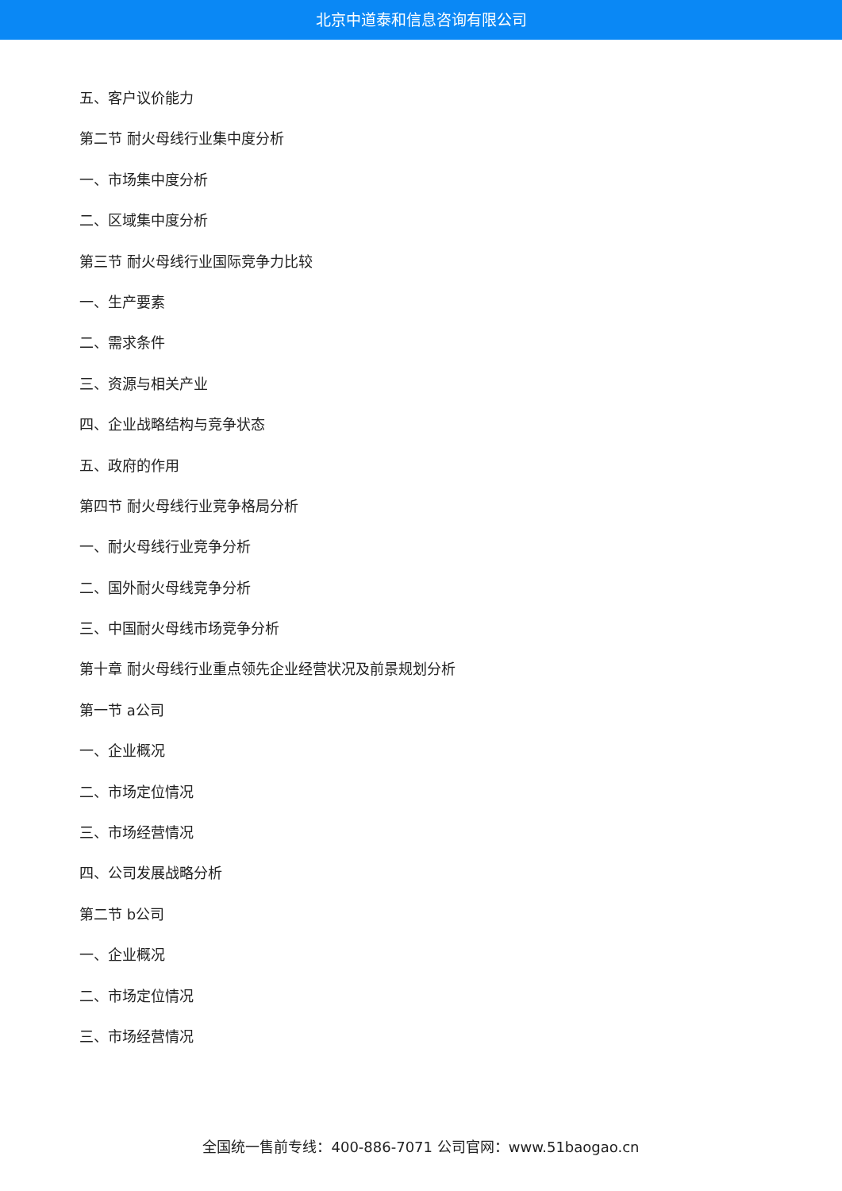北京中道泰和信息咨询有限公司
五、客户议价能力
第二节 耐火母线行业集中度分析
一、市场集中度分析
二、区域集中度分析
第三节 耐火母线行业国际竞争力比较
一、生产要素
二、需求条件
三、资源与相关产业
四、企业战略结构与竞争状态
五、政府的作用
第四节 耐火母线行业竞争格局分析
一、耐火母线行业竞争分析
二、国外耐火母线竞争分析
三、中国耐火母线市场竞争分析
第十章 耐火母线行业重点领先企业经营状况及前景规划分析
第一节 a公司
一、企业概况
二、市场定位情况
三、市场经营情况
四、公司发展战略分析
第二节 b公司
一、企业概况
二、市场定位情况
三、市场经营情况
全国统一售前专线：400-886-7071 公司官网：www.51baogao.cn